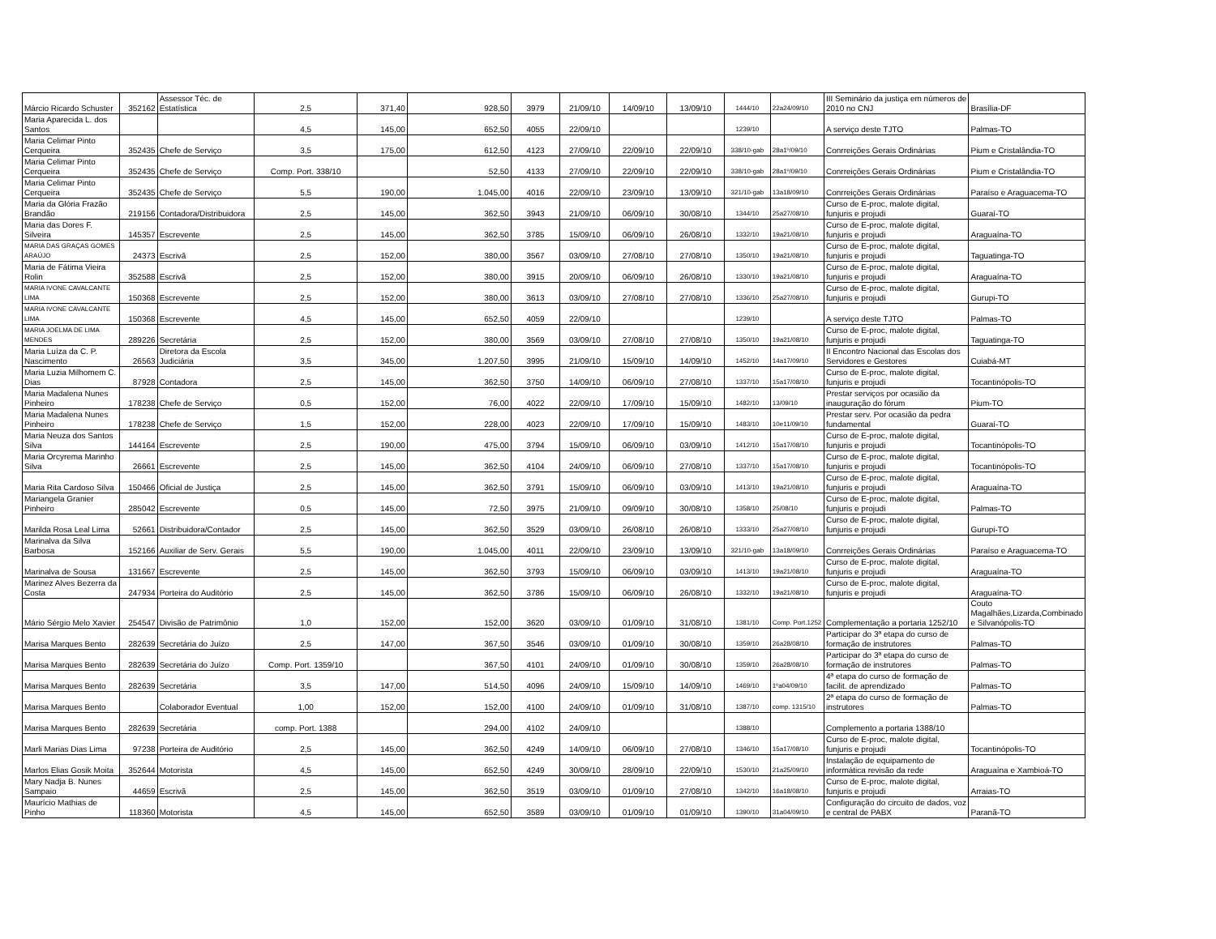| Márcio Ricardo Schuster | 352162 | Assessor Téc. de Estatística | 2,5 | 371,40 | 928,50 | 3979 | 21/09/10 | 14/09/10 | 13/09/10 | 1444/10 | 22a24/09/10 | III Seminário da justiça em números de 2010 no CNJ | Brasília-DF |
| Maria Aparecida L. dos Santos | | | 4,5 | 145,00 | 652,50 | 4055 | 22/09/10 | | | 1239/10 | | A serviço deste TJTO | Palmas-TO |
| Maria Celimar Pinto Cerqueira | 352435 | Chefe de Serviço | 3,5 | 175,00 | 612,50 | 4123 | 27/09/10 | 22/09/10 | 22/09/10 | 338/10-gab | 28a1º/09/10 | Conrreições Gerais Ordinárias | Pium e Cristalândia-TO |
| Maria Celimar Pinto Cerqueira | 352435 | Chefe de Serviço | Comp. Port. 338/10 | | 52,50 | 4133 | 27/09/10 | 22/09/10 | 22/09/10 | 338/10-gab | 28a1º/09/10 | Conrreições Gerais Ordinárias | Pium e Cristalândia-TO |
| Maria Celimar Pinto Cerqueira | 352435 | Chefe de Serviço | 5,5 | 190,00 | 1.045,00 | 4016 | 22/09/10 | 23/09/10 | 13/09/10 | 321/10-gab | 13a18/09/10 | Conrreições Gerais Ordinárias | Paraíso e Araguacema-TO |
| Maria da Glória Frazão Brandão | 219156 | Contadora/Distribuidora | 2,5 | 145,00 | 362,50 | 3943 | 21/09/10 | 06/09/10 | 30/08/10 | 1344/10 | 25a27/08/10 | Curso de E-proc, malote digital, funjuris e projudi | Guaraí-TO |
| Maria das Dores F. Silveira | 145357 | Escrevente | 2,5 | 145,00 | 362,50 | 3785 | 15/09/10 | 06/09/10 | 26/08/10 | 1332/10 | 19a21/08/10 | Curso de E-proc, malote digital, funjuris e projudi | Araguaína-TO |
| MARIA DAS GRAÇAS GOMES ARAÚJO | 24373 | Escrivã | 2,5 | 152,00 | 380,00 | 3567 | 03/09/10 | 27/08/10 | 27/08/10 | 1350/10 | 19a21/08/10 | Curso de E-proc, malote digital, funjuris e projudi | Taguatinga-TO |
| Maria de Fátima Vieira Rolin | 352588 | Escrivã | 2,5 | 152,00 | 380,00 | 3915 | 20/09/10 | 06/09/10 | 26/08/10 | 1330/10 | 19a21/08/10 | Curso de E-proc, malote digital, funjuris e projudi | Araguaína-TO |
| MARIA IVONE CAVALCANTE LIMA | 150368 | Escrevente | 2,5 | 152,00 | 380,00 | 3613 | 03/09/10 | 27/08/10 | 27/08/10 | 1336/10 | 25a27/08/10 | Curso de E-proc, malote digital, funjuris e projudi | Gurupi-TO |
| MARIA IVONE CAVALCANTE LIMA | 150368 | Escrevente | 4,5 | 145,00 | 652,50 | 4059 | 22/09/10 | | | 1239/10 | | A serviço deste TJTO | Palmas-TO |
| MARIA JOELMA DE LIMA MENDES | 289226 | Secretária | 2,5 | 152,00 | 380,00 | 3569 | 03/09/10 | 27/08/10 | 27/08/10 | 1350/10 | 19a21/08/10 | Curso de E-proc, malote digital, funjuris e projudi | Taguatinga-TO |
| Maria Luíza da C. P. Nascimento | 26563 | Diretora da Escola Judiciária | 3,5 | 345,00 | 1.207,50 | 3995 | 21/09/10 | 15/09/10 | 14/09/10 | 1452/10 | 14a17/09/10 | II Encontro Nacional das Escolas dos Servidores e Gestores | Cuiabá-MT |
| Maria Luzia Milhomem C. Dias | 87928 | Contadora | 2,5 | 145,00 | 362,50 | 3750 | 14/09/10 | 06/09/10 | 27/08/10 | 1337/10 | 15a17/08/10 | Curso de E-proc, malote digital, funjuris e projudi | Tocantinópolis-TO |
| Maria Madalena Nunes Pinheiro | 178238 | Chefe de Serviço | 0,5 | 152,00 | 76,00 | 4022 | 22/09/10 | 17/09/10 | 15/09/10 | 1482/10 | 13/09/10 | Prestar serviços por ocasião da inauguração do fórum | Pium-TO |
| Maria Madalena Nunes Pinheiro | 178238 | Chefe de Serviço | 1,5 | 152,00 | 228,00 | 4023 | 22/09/10 | 17/09/10 | 15/09/10 | 1483/10 | 10e11/09/10 | Prestar serv. Por ocasião da pedra fundamental | Guaraí-TO |
| Maria Neuza dos Santos Silva | 144164 | Escrevente | 2,5 | 190,00 | 475,00 | 3794 | 15/09/10 | 06/09/10 | 03/09/10 | 1412/10 | 15a17/08/10 | Curso de E-proc, malote digital, funjuris e projudi | Tocantinópolis-TO |
| Maria Orcyrema Marinho Silva | 26661 | Escrevente | 2,5 | 145,00 | 362,50 | 4104 | 24/09/10 | 06/09/10 | 27/08/10 | 1337/10 | 15a17/08/10 | Curso de E-proc, malote digital, funjuris e projudi | Tocantinópolis-TO |
| Maria Rita Cardoso Silva | 150466 | Oficial de Justiça | 2,5 | 145,00 | 362,50 | 3791 | 15/09/10 | 06/09/10 | 03/09/10 | 1413/10 | 19a21/08/10 | Curso de E-proc, malote digital, funjuris e projudi | Araguaína-TO |
| Mariangela Granier Pinheiro | 285042 | Escrevente | 0,5 | 145,00 | 72,50 | 3975 | 21/09/10 | 09/09/10 | 30/08/10 | 1358/10 | 25/08/10 | Curso de E-proc, malote digital, funjuris e projudi | Palmas-TO |
| Marilda Rosa Leal Lima | 52661 | Distribuidora/Contador | 2,5 | 145,00 | 362,50 | 3529 | 03/09/10 | 26/08/10 | 26/08/10 | 1333/10 | 25a27/08/10 | Curso de E-proc, malote digital, funjuris e projudi | Gurupi-TO |
| Marinalva da Silva Barbosa | 152166 | Auxiliar de Serv. Gerais | 5,5 | 190,00 | 1.045,00 | 4011 | 22/09/10 | 23/09/10 | 13/09/10 | 321/10-gab | 13a18/09/10 | Conrreições Gerais Ordinárias | Paraíso e Araguacema-TO |
| Marinalva de Sousa | 131667 | Escrevente | 2,5 | 145,00 | 362,50 | 3793 | 15/09/10 | 06/09/10 | 03/09/10 | 1413/10 | 19a21/08/10 | Curso de E-proc, malote digital, funjuris e projudi | Araguaína-TO |
| Marinez Alves Bezerra da Costa | 247934 | Porteira do Auditório | 2,5 | 145,00 | 362,50 | 3786 | 15/09/10 | 06/09/10 | 26/08/10 | 1332/10 | 19a21/08/10 | Curso de E-proc, malote digital, funjuris e projudi | Araguaína-TO |
| Mário Sérgio Melo Xavier | 254547 | Divisão de Patrimônio | 1,0 | 152,00 | 152,00 | 3620 | 03/09/10 | 01/09/10 | 31/08/10 | 1381/10 | Comp. Port.1252 | Complementação a portaria 1252/10 | Couto Magalhães,Lizarda,Combinado e Silvanópolis-TO |
| Marisa Marques Bento | 282639 | Secretária do Juízo | 2,5 | 147,00 | 367,50 | 3546 | 03/09/10 | 01/09/10 | 30/08/10 | 1359/10 | 26a28/08/10 | Participar do 3ª etapa do curso de formação de instrutores | Palmas-TO |
| Marisa Marques Bento | 282639 | Secretária do Juízo | Comp. Port. 1359/10 | | 367,50 | 4101 | 24/09/10 | 01/09/10 | 30/08/10 | 1359/10 | 26a28/08/10 | Participar do 3ª etapa do curso de formação de instrutores | Palmas-TO |
| Marisa Marques Bento | 282639 | Secretária | 3,5 | 147,00 | 514,50 | 4096 | 24/09/10 | 15/09/10 | 14/09/10 | 1469/10 | 1ºa04/09/10 | 4ª etapa do curso de formação de facilit. de aprendizado | Palmas-TO |
| Marisa Marques Bento | | Colaborador Eventual | 1,00 | 152,00 | 152,00 | 4100 | 24/09/10 | 01/09/10 | 31/08/10 | 1387/10 | comp. 1315/10 | 2ª etapa do curso de formação de instrutores | Palmas-TO |
| Marisa Marques Bento | 282639 | Secretária | comp. Port. 1388 | | 294,00 | 4102 | 24/09/10 | | | 1388/10 | | Complemento a portaria 1388/10 | |
| Marli Marias Dias Lima | 97238 | Porteira de Auditório | 2,5 | 145,00 | 362,50 | 4249 | 14/09/10 | 06/09/10 | 27/08/10 | 1346/10 | 15a17/08/10 | Curso de E-proc, malote digital, funjuris e projudi | Tocantinópolis-TO |
| Marlos Elias Gosik Moita | 352644 | Motorista | 4,5 | 145,00 | 652,50 | 4249 | 30/09/10 | 28/09/10 | 22/09/10 | 1530/10 | 21a25/09/10 | Instalação de equipamento de informática revisão da rede | Araguaína e Xambioá-TO |
| Mary Nadja B. Nunes Sampaio | 44659 | Escrivã | 2,5 | 145,00 | 362,50 | 3519 | 03/09/10 | 01/09/10 | 27/08/10 | 1342/10 | 16a18/08/10 | Curso de E-proc, malote digital, funjuris e projudi | Arraias-TO |
| Maurício Mathias de Pinho | 118360 | Motorista | 4,5 | 145,00 | 652,50 | 3589 | 03/09/10 | 01/09/10 | 01/09/10 | 1390/10 | 31a04/09/10 | Configuração do circuito de dados, voz e central de PABX | Paranã-TO |